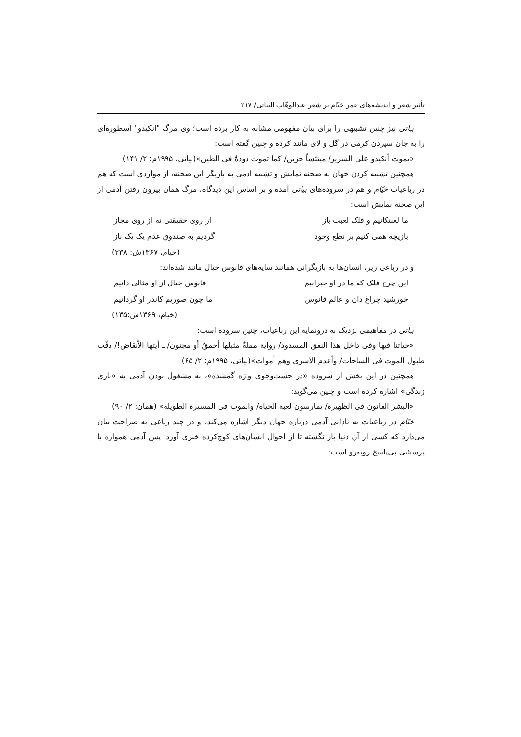تأثیر شعر و اندیشه‌های عمر خیّام بر شعر عبدالوهّاب البیاتی/ ۲۱۷
بیاتی نیز چنین تشبیهی را برای بیان مفهومی مشابه به کار برده است؛ وی مرگ "انکیدو" اسطوره‌ای را به جان سپردن کرمی در گل و لای مانند کرده و چنین گفته است:
«یموت أنکیدو علی السریر/ مبتئساً حزین/ کما تموت دودةٌ فی الطین»(بیاتی، ۱۹۹۵م: ۲/ ۱۴۱)
همچنین تشبیه کردن جهان به صحنه نمایش و تشبیه آدمی به بازیگر این صحنه، از مواردی است که هم در رباعیات خیّام و هم در سروده‌های بیاتی آمده و بر اساس این دیدگاه، مرگ همان بیرون رفتن آدمی از این صحنه نمایش است:
ما لعبتکانیم و فلک لعبت باز از روی حقیقتی نه از روی مجاز
بازیچه همی کنیم بر نطع وجود گردیم به صندوق عدم یک یک باز
(خیام، ۱۳۶۷ش: ۲۳۸)
و در رباعی زیر، انسان‌ها به بازیگرانی همانند سایه‌های فانوس خیال مانند شده‌اند:
این چرخ فلک که ما در او حیرانیم فانوس خیال از او مثالی دانیم
خورشید چراغ دان و عالم فانوس ما چون صوریم کاندر او گردانیم
(خیام، ۱۳۶۹ش:۱۳۵)
بیاتی در مفاهیمی نزدیک به درونمایه این رباعیات، چنین سروده است:
«حیاتنا فیها وفی داخل هذا النفق المسدود/ روایة مملةٌ مثبلها أحمقُ أو مجنون/ ـ أیتها الأنقاض!/ دقّت طبول الموت فی الساحات/ وأعدم الأسری وهم أموات»(بیاتی، ۱۹۹۵م: ۲/ ۶۵)
همچنین در این بخش از سروده «در جست‌وجوی واژه گمشده»، به مشغول بودن آدمی به «بازی زندگی» اشاره کرده است و چنین می‌گوید:
«البشر الفانون فی الظهیرة/ یمارسون لعبة الحیاة/ والموت فی المسیرة الطویلة» (همان: ۲/ ۹۰)
خیّام در رباعیات به نادانی آدمی درباره جهان دیگر اشاره می‌کند، و در چند رباعی به صراحت بیان می‌دارد که کسی از آن دنیا باز نگشته تا از احوال انسان‌های کوچ‌کرده خبری آورد؛ پس آدمی همواره با پرسشی بی‌پاسخ روبه‌رو است: